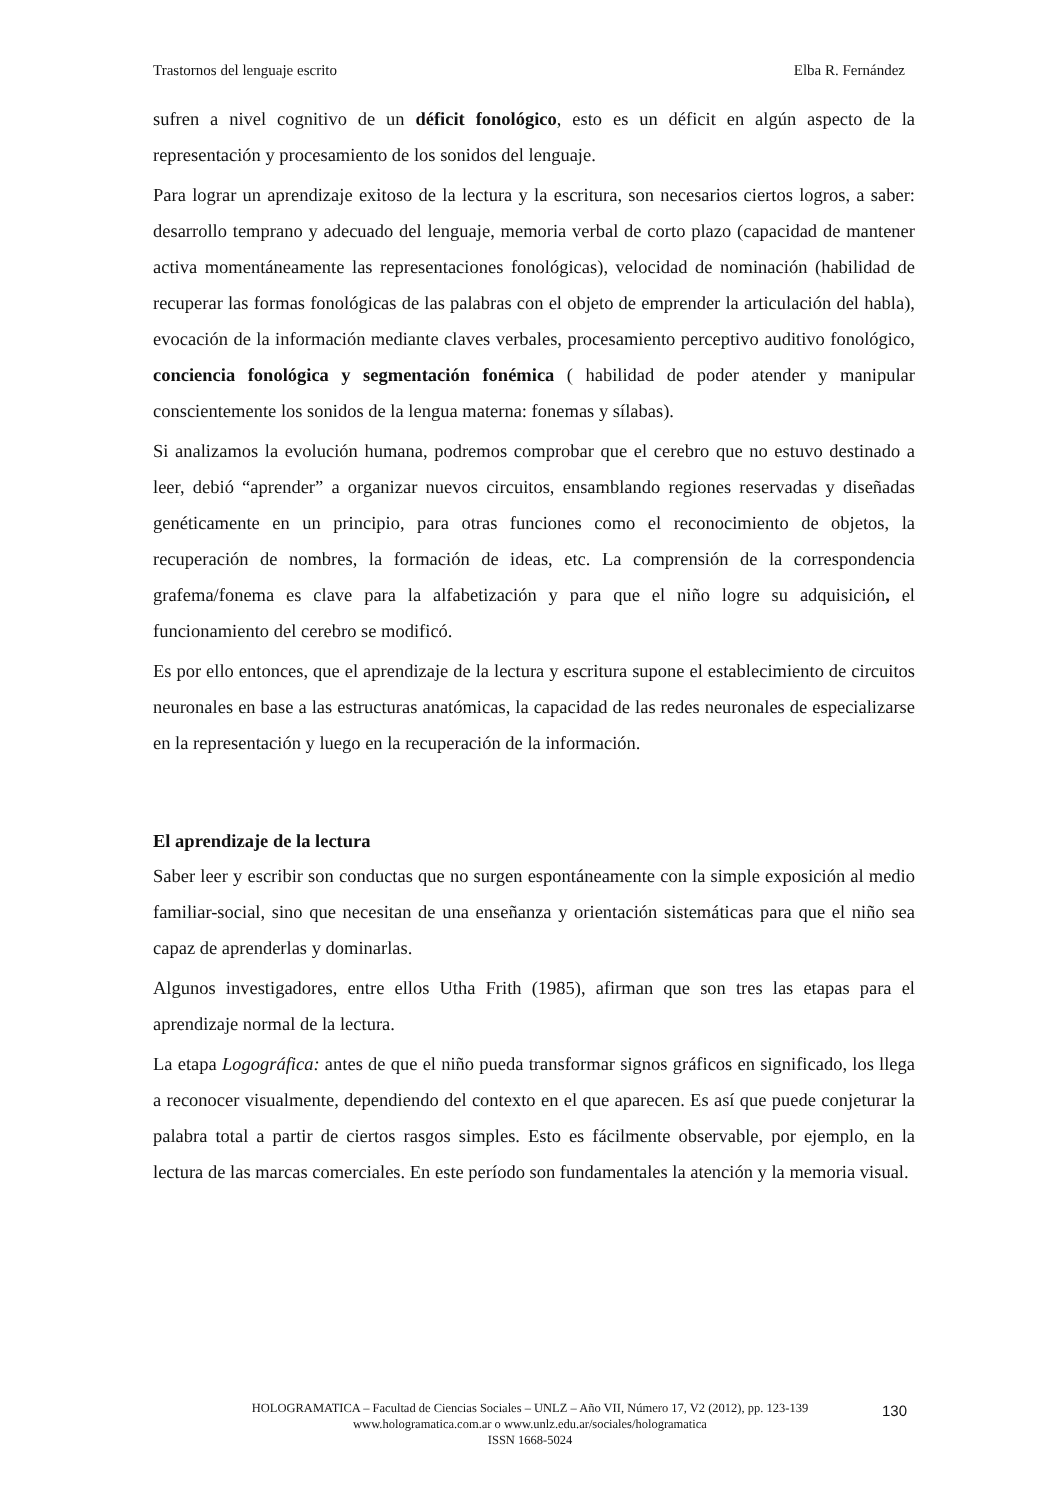Trastornos del lenguaje escrito Elba R. Fernández
sufren a nivel cognitivo de un déficit fonológico, esto es un déficit en algún aspecto de la representación y procesamiento de los sonidos del lenguaje.
Para lograr un aprendizaje exitoso de la lectura y la escritura, son necesarios ciertos logros, a saber: desarrollo temprano y adecuado del lenguaje, memoria verbal de corto plazo (capacidad de mantener activa momentáneamente las representaciones fonológicas), velocidad de nominación (habilidad de recuperar las formas fonológicas de las palabras con el objeto de emprender la articulación del habla), evocación de la información mediante claves verbales, procesamiento perceptivo auditivo fonológico, conciencia fonológica y segmentación fonémica ( habilidad de poder atender y manipular conscientemente los sonidos de la lengua materna: fonemas y sílabas).
Si analizamos la evolución humana, podremos comprobar que el cerebro que no estuvo destinado a leer, debió “aprender” a organizar nuevos circuitos, ensamblando regiones reservadas y diseñadas genéticamente en un principio, para otras funciones como el reconocimiento de objetos, la recuperación de nombres, la formación de ideas, etc. La comprensión de la correspondencia grafema/fonema es clave para la alfabetización y para que el niño logre su adquisición, el funcionamiento del cerebro se modificó.
Es por ello entonces, que el aprendizaje de la lectura y escritura supone el establecimiento de circuitos neuronales en base a las estructuras anatómicas, la capacidad de las redes neuronales de especializarse en la representación y luego en la recuperación de la información.
El aprendizaje de la lectura
Saber leer y escribir son conductas que no surgen espontáneamente con la simple exposición al medio familiar-social, sino que necesitan de una enseñanza y orientación sistemáticas para que el niño sea capaz de aprenderlas y dominarlas.
Algunos investigadores, entre ellos Utha Frith (1985), afirman que son tres las etapas para el aprendizaje normal de la lectura.
La etapa Logográfica: antes de que el niño pueda transformar signos gráficos en significado, los llega a reconocer visualmente, dependiendo del contexto en el que aparecen. Es así que puede conjeturar la palabra total a partir de ciertos rasgos simples. Esto es fácilmente observable, por ejemplo, en la lectura de las marcas comerciales. En este período son fundamentales la atención y la memoria visual.
HOLOGRAMATICA – Facultad de Ciencias Sociales – UNLZ – Año VII, Número 17, V2 (2012), pp. 123-139
www.hologramatica.com.ar o www.unlz.edu.ar/sociales/hologramatica
ISSN 1668-5024
130